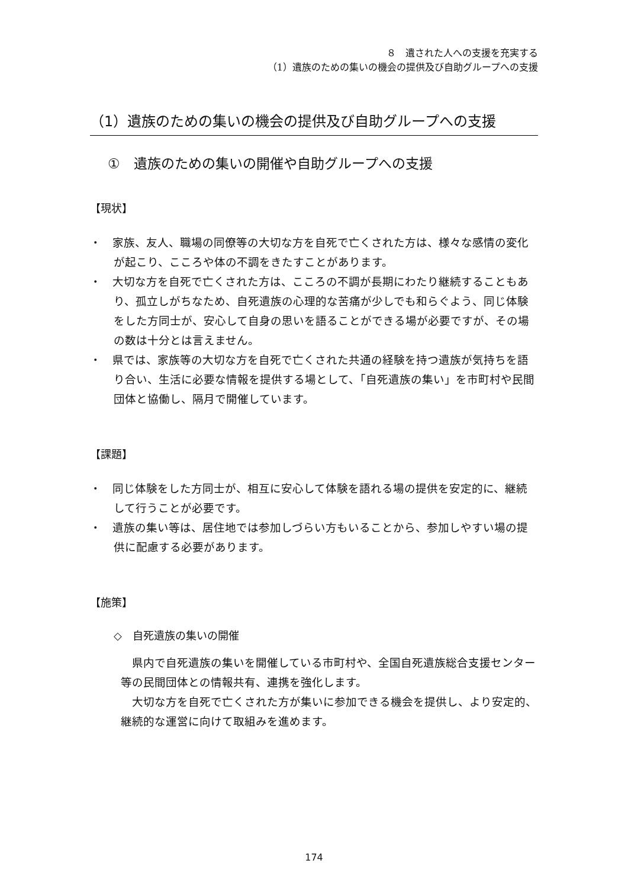８　遺された人への支援を充実する
（1）遺族のための集いの機会の提供及び自助グループへの支援
（1）遺族のための集いの機会の提供及び自助グループへの支援
①　遺族のための集いの開催や自助グループへの支援
【現状】
・　家族、友人、職場の同僚等の大切な方を自死で亡くされた方は、様々な感情の変化が起こり、こころや体の不調をきたすことがあります。
・　大切な方を自死で亡くされた方は、こころの不調が長期にわたり継続することもあり、孤立しがちなため、自死遺族の心理的な苦痛が少しでも和らぐよう、同じ体験をした方同士が、安心して自身の思いを語ることができる場が必要ですが、その場の数は十分とは言えません。
・　県では、家族等の大切な方を自死で亡くされた共通の経験を持つ遺族が気持ちを語り合い、生活に必要な情報を提供する場として、「自死遺族の集い」を市町村や民間団体と協働し、隔月で開催しています。
【課題】
・　同じ体験をした方同士が、相互に安心して体験を語れる場の提供を安定的に、継続して行うことが必要です。
・　遺族の集い等は、居住地では参加しづらい方もいることから、参加しやすい場の提供に配慮する必要があります。
【施策】
◇　自死遺族の集いの開催
県内で自死遺族の集いを開催している市町村や、全国自死遺族総合支援センター等の民間団体との情報共有、連携を強化します。
大切な方を自死で亡くされた方が集いに参加できる機会を提供し、より安定的、継続的な運営に向けて取組みを進めます。
174